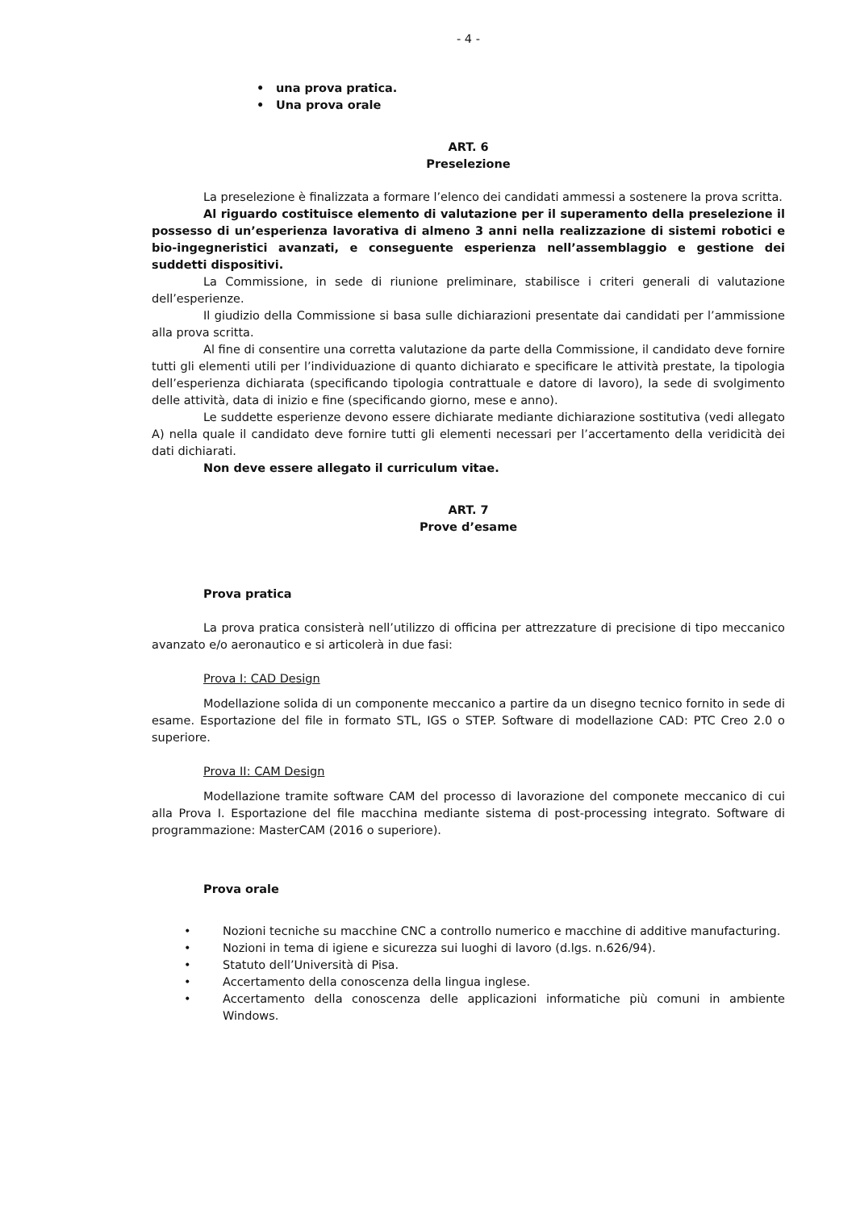- 4 -
• una prova pratica.
• Una prova orale
ART. 6
Preselezione
La preselezione è finalizzata a formare l’elenco dei candidati ammessi a sostenere la prova scritta.
Al riguardo costituisce elemento di valutazione per il superamento della preselezione il possesso di un’esperienza lavorativa di almeno 3 anni nella realizzazione di sistemi robotici e bio-ingegneristici avanzati, e conseguente esperienza nell’assemblaggio e gestione dei suddetti dispositivi.
La Commissione, in sede di riunione preliminare, stabilisce i criteri generali di valutazione dell’esperienze.
Il giudizio della Commissione si basa sulle dichiarazioni presentate dai candidati per l’ammissione alla prova scritta.
Al fine di consentire una corretta valutazione da parte della Commissione, il candidato deve fornire tutti gli elementi utili per l’individuazione di quanto dichiarato e specificare le attività prestate, la tipologia dell’esperienza dichiarata (specificando tipologia contrattuale e datore di lavoro), la sede di svolgimento delle attività, data di inizio e fine (specificando giorno, mese e anno).
Le suddette esperienze devono essere dichiarate mediante dichiarazione sostitutiva (vedi allegato A) nella quale il candidato deve fornire tutti gli elementi necessari per l’accertamento della veridicità dei dati dichiarati.
Non deve essere allegato il curriculum vitae.
ART. 7
Prove d’esame
Prova pratica
La prova pratica consisterà nell’utilizzo di officina per attrezzature di precisione di tipo meccanico avanzato e/o aeronautico e si articolerà in due fasi:
Prova I: CAD Design
Modellazione solida di un componente meccanico a partire da un disegno tecnico fornito in sede di esame. Esportazione del file in formato STL, IGS o STEP. Software di modellazione CAD: PTC Creo 2.0 o superiore.
Prova II: CAM Design
Modellazione tramite software CAM del processo di lavorazione del componete meccanico di cui alla Prova I. Esportazione del file macchina mediante sistema di post-processing integrato. Software di programmazione: MasterCAM (2016 o superiore).
Prova orale
• Nozioni tecniche su macchine CNC a controllo numerico e macchine di additive manufacturing.
• Nozioni in tema di igiene e sicurezza sui luoghi di lavoro (d.lgs. n.626/94).
• Statuto dell’Università di Pisa.
• Accertamento della conoscenza della lingua inglese.
• Accertamento della conoscenza delle applicazioni informatiche più comuni in ambiente Windows.